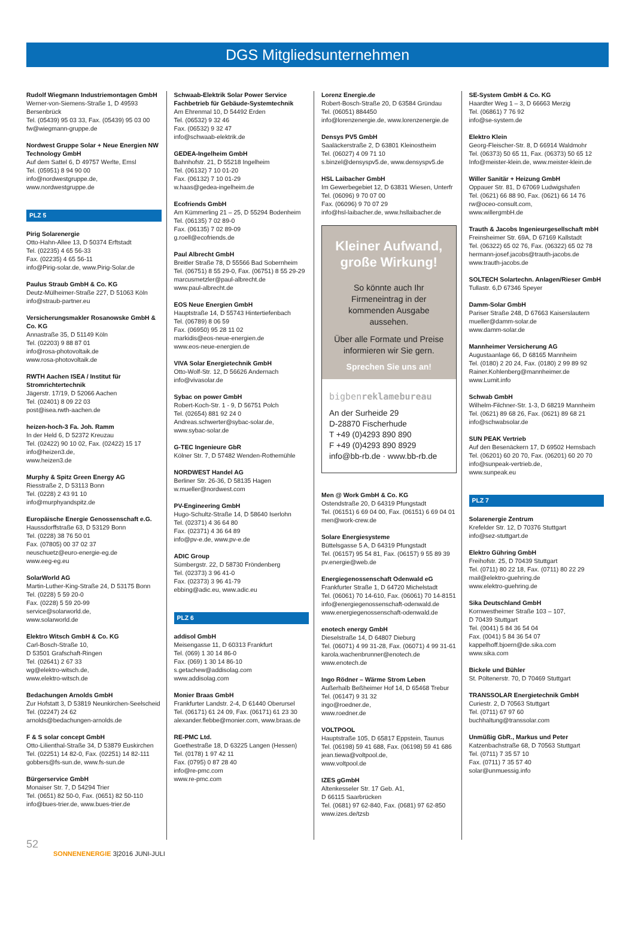DGS Mitgliedsunternehmen
Rudolf Wiegmann Industriemontagen GmbH
Werner-von-Siemens-Straße 1, D 49593 Bersenbrück
Tel. (05439) 95 03 33, Fax. (05439) 95 03 00
fw@wiegmann-gruppe.de
Nordwest Gruppe Solar + Neue Energien NW Technology GmbH
Auf dem Sattel 6, D 49757 Werlte, Emsl
Tel. (05951) 8 94 90 00
info@nordwestgruppe.de,
www.nordwestgruppe.de
PLZ 5
Pirig Solarenergie
Otto-Hahn-Allee 13, D 50374 Erftstadt
Tel. (02235) 4 65 56-33
Fax. (02235) 4 65 56-11
info@Pirig-solar.de, www.Pirig-Solar.de
Paulus Straub GmbH & Co. KG
Deutz-Mülheimer-Straße 227, D 51063 Köln
info@straub-partner.eu
Versicherungsmakler Rosanowske GmbH & Co. KG
Annastraße 35, D 51149 Köln
Tel. (02203) 9 88 87 01
info@rosa-photovoltaik.de
www.rosa-photovoltaik.de
RWTH Aachen ISEA / Institut für Stromrichtertechnik
Jägerstr. 17/19, D 52066 Aachen
Tel. (02401) 8 09 22 03
post@isea.rwth-aachen.de
heizen-hoch-3 Fa. Joh. Ramm
In der Held 6, D 52372 Kreuzau
Tel. (02422) 90 10 02, Fax. (02422) 15 17
info@heizen3.de,
www.heizen3.de
Murphy & Spitz Green Energy AG
Riesstraße 2, D 53113 Bonn
Tel. (0228) 2 43 91 10
info@murphyandspitz.de
Europäische Energie Genossenschaft e.G.
Haussdorffstraße 63, D 53129 Bonn
Tel. (0228) 38 76 50 01
Fax. (07805) 00 37 02 37
neuschuetz@euro-energie-eg.de
www.eeg-eg.eu
SolarWorld AG
Martin-Luther-King-Straße 24, D 53175 Bonn
Tel. (0228) 5 59 20-0
Fax. (0228) 5 59 20-99
service@solarworld.de,
www.solarworld.de
Elektro Witsch GmbH & Co. KG
Carl-Bosch-Straße 10,
D 53501 Grafschaft-Ringen
Tel. (02641) 2 67 33
wg@elektro-witsch.de,
www.elektro-witsch.de
Bedachungen Arnolds GmbH
Zur Hofstatt 3, D 53819 Neunkirchen-Seelscheid
Tel. (02247) 24 62
arnolds@bedachungen-arnolds.de
F & S solar concept GmbH
Otto-Lilienthal-Straße 34, D 53879 Euskirchen
Tel. (02251) 14 82-0, Fax. (02251) 14 82-111
gobbers@fs-sun.de, www.fs-sun.de
Bürgerservice GmbH
Monaiser Str. 7, D 54294 Trier
Tel. (0651) 82 50-0, Fax. (0651) 82 50-110
info@bues-trier.de, www.bues-trier.de
Schwaab-Elektrik Solar Power Service Fachbetrieb für Gebäude-Systemtechnik
Am Ehrenmal 10, D 54492 Erden
Tel. (06532) 9 32 46
Fax. (06532) 9 32 47
info@schwaab-elektrik.de
GEDEA-Ingelheim GmbH
Bahnhofstr. 21, D 55218 Ingelheim
Tel. (06132) 7 10 01-20
Fax. (06132) 7 10 01-29
w.haas@gedea-ingelheim.de
Ecofriends GmbH
Am Kümmerling 21 – 25, D 55294 Bodenheim
Tel. (06135) 7 02 89-0
Fax. (06135) 7 02 89-09
g.roell@ecofriends.de
Paul Albrecht GmbH
Breitler Straße 78, D 55566 Bad Sobernheim
Tel. (06751) 8 55 29-0, Fax. (06751) 8 55 29-29
marcusmetzler@paul-albrecht.de
www.paul-albrecht.de
EOS Neue Energien GmbH
Hauptstraße 14, D 55743 Hintertiefenbach
Tel. (06789) 8 06 59
Fax. (06950) 95 28 11 02
markidis@eos-neue-energien.de
www.eos-neue-energien.de
VIVA Solar Energietechnik GmbH
Otto-Wolf-Str. 12, D 56626 Andernach
info@vivasolar.de
Sybac on power GmbH
Robert-Koch-Str. 1 - 9, D 56751 Polch
Tel. (02654) 881 92 24 0
Andreas.schwerter@sybac-solar.de,
www.sybac-solar.de
G-TEC Ingenieure GbR
Kölner Str. 7, D 57482 Wenden-Rothemühle
NORDWEST Handel AG
Berliner Str. 26-36, D 58135 Hagen
w.mueller@nordwest.com
PV-Engineering GmbH
Hugo-Schultz-Straße 14, D 58640 Iserlohn
Tel. (02371) 4 36 64 80
Fax. (02371) 4 36 64 89
info@pv-e.de, www.pv-e.de
ADIC Group
Sümbergstr. 22, D 58730 Fröndenberg
Tel. (02373) 3 96 41-0
Fax. (02373) 3 96 41-79
ebbing@adic.eu, www.adic.eu
PLZ 6
addisol GmbH
Meisengasse 11, D 60313 Frankfurt
Tel. (069) 1 30 14 86-0
Fax. (069) 1 30 14 86-10
s.getachew@addisolag.com
www.addisolag.com
Monier Braas GmbH
Frankfurter Landstr. 2-4, D 61440 Oberursel
Tel. (06171) 61 24 09, Fax. (06171) 61 23 30
alexander.flebbe@monier.com, www.braas.de
RE-PMC Ltd.
Goethestraße 18, D 63225 Langen (Hessen)
Tel. (0178) 1 97 42 11
Fax. (0795) 0 87 28 40
info@re-pmc.com
www.re-pmc.com
Lorenz Energie.de
Robert-Bosch-Straße 20, D 63584 Gründau
Tel. (06051) 884450
info@lorenzenergie.de, www.lorenzenergie.de
Densys PV5 GmbH
Saaläckerstraße 2, D 63801 Kleinostheim
Tel. (06027) 4 09 71 10
s.binzel@densyspv5.de, www.densyspv5.de
HSL Laibacher GmbH
Im Gewerbegebiet 12, D 63831 Wiesen, Unterfr
Tel. (06096) 9 70 07 00
Fax. (06096) 9 70 07 29
info@hsl-laibacher.de, www.hsllaibacher.de
Kleiner Aufwand, große Wirkung!
So könnte auch Ihr Firmeneintrag in der kommenden Ausgabe aussehen.
Über alle Formate und Preise informieren wir Sie gern.
Sprechen Sie uns an!
bigbenreklamebureau
An der Surheide 29
D-28870 Fischerhude
T +49 (0)4293 890 890
F +49 (0)4293 890 8929
info@bb-rb.de · www.bb-rb.de
Men @ Work GmbH & Co. KG
Ostendstraße 20, D 64319 Pfungstadt
Tel. (06151) 6 69 04 00, Fax. (06151) 6 69 04 01
men@work-crew.de
Solare Energiesysteme
Büttelsgasse 5 A, D 64319 Pfungstadt
Tel. (06157) 95 54 81, Fax. (06157) 9 55 89 39
pv.energie@web.de
Energiegenossenschaft Odenwald eG
Frankfurter Straße 1, D 64720 Michelstadt
Tel. (06061) 70 14-610, Fax. (06061) 70 14-8151
info@energiegenossenschaft-odenwald.de
www.energiegenossenschaft-odenwald.de
enotech energy GmbH
Dieselstraße 14, D 64807 Dieburg
Tel. (06071) 4 99 31-28, Fax. (06071) 4 99 31-61
karola.wachenbrunner@enotech.de
www.enotech.de
Ingo Rödner – Wärme Strom Leben
Außerhalb Beßheimer Hof 14, D 65468 Trebur
Tel. (06147) 9 31 32
ingo@roedner.de,
www.roedner.de
VOLTPOOL
Hauptstraße 105, D 65817 Eppstein, Taunus
Tel. (06198) 59 41 688, Fax. (06198) 59 41 686
jean.tiewa@voltpool.de,
www.voltpool.de
IZES gGmbH
Altenkesseler Str. 17 Geb. A1,
D 66115 Saarbrücken
Tel. (0681) 97 62-840, Fax. (0681) 97 62-850
www.izes.de/tzsb
SE-System GmbH & Co. KG
Haardter Weg 1 – 3, D 66663 Merzig
Tel. (06861) 7 76 92
info@se-system.de
Elektro Klein
Georg-Fleischer-Str. 8, D 66914 Waldmohr
Tel. (06373) 50 65 11, Fax. (06373) 50 65 12
Info@meister-klein.de, www.meister-klein.de
Willer Sanitär + Heizung GmbH
Oppauer Str. 81, D 67069 Ludwigshafen
Tel. (0621) 66 88 90, Fax. (0621) 66 14 76
rw@oceo-consult.com,
www.willergmbH.de
Trauth & Jacobs Ingenieurgesellschaft mbH
Freinsheimer Str. 69A, D 67169 Kallstadt
Tel. (06322) 65 02 76, Fax. (06322) 65 02 78
hermann-josef.jacobs@trauth-jacobs.de
www.trauth-jacobs.de
SOLTECH Solartechn. Anlagen/Rieser GmbH
Tullastr. 6,D 67346 Speyer
Damm-Solar GmbH
Pariser Straße 248, D 67663 Kaiserslautern
mueller@damm-solar.de
www.damm-solar.de
Mannheimer Versicherung AG
Augustaanlage 66, D 68165 Mannheim
Tel. (0180) 2 20 24, Fax. (0180) 2 99 89 92
Rainer.Kohlenberg@mannheimer.de
www.Lumit.info
Schwab GmbH
Wilhelm-Filchner-Str. 1-3, D 68219 Mannheim
Tel. (0621) 89 68 26, Fax. (0621) 89 68 21
info@schwabsolar.de
SUN PEAK Vertrieb
Auf den Besenäckern 17, D 69502 Hemsbach
Tel. (06201) 60 20 70, Fax. (06201) 60 20 70
info@sunpeak-vertrieb.de,
www.sunpeak.eu
PLZ 7
Solarenergie Zentrum
Krefelder Str. 12, D 70376 Stuttgart
info@sez-stuttgart.de
Elektro Gühring GmbH
Freihofstr. 25, D 70439 Stuttgart
Tel. (0711) 80 22 18, Fax. (0711) 80 22 29
mail@elektro-guehring.de
www.elektro-guehring.de
Sika Deutschland GmbH
Kornwestheimer Straße 103 – 107,
D 70439 Stuttgart
Tel. (0041) 5 84 36 54 04
Fax. (0041) 5 84 36 54 07
kappelhoff.bjoern@de.sika.com
www.sika.com
Bickele und Bühler
St. Pöltenerstr. 70, D 70469 Stuttgart
TRANSSOLAR Energietechnik GmbH
Curiestr. 2, D 70563 Stuttgart
Tel. (0711) 67 97 60
buchhaltung@transsolar.com
Unmüßig GbR., Markus und Peter
Katzenbachstraße 68, D 70563 Stuttgart
Tel. (0711) 7 35 57 10
Fax. (0711) 7 35 57 40
solar@unmuessig.info
52
SONNENENERGIE 3|2016 JUNI-JULI